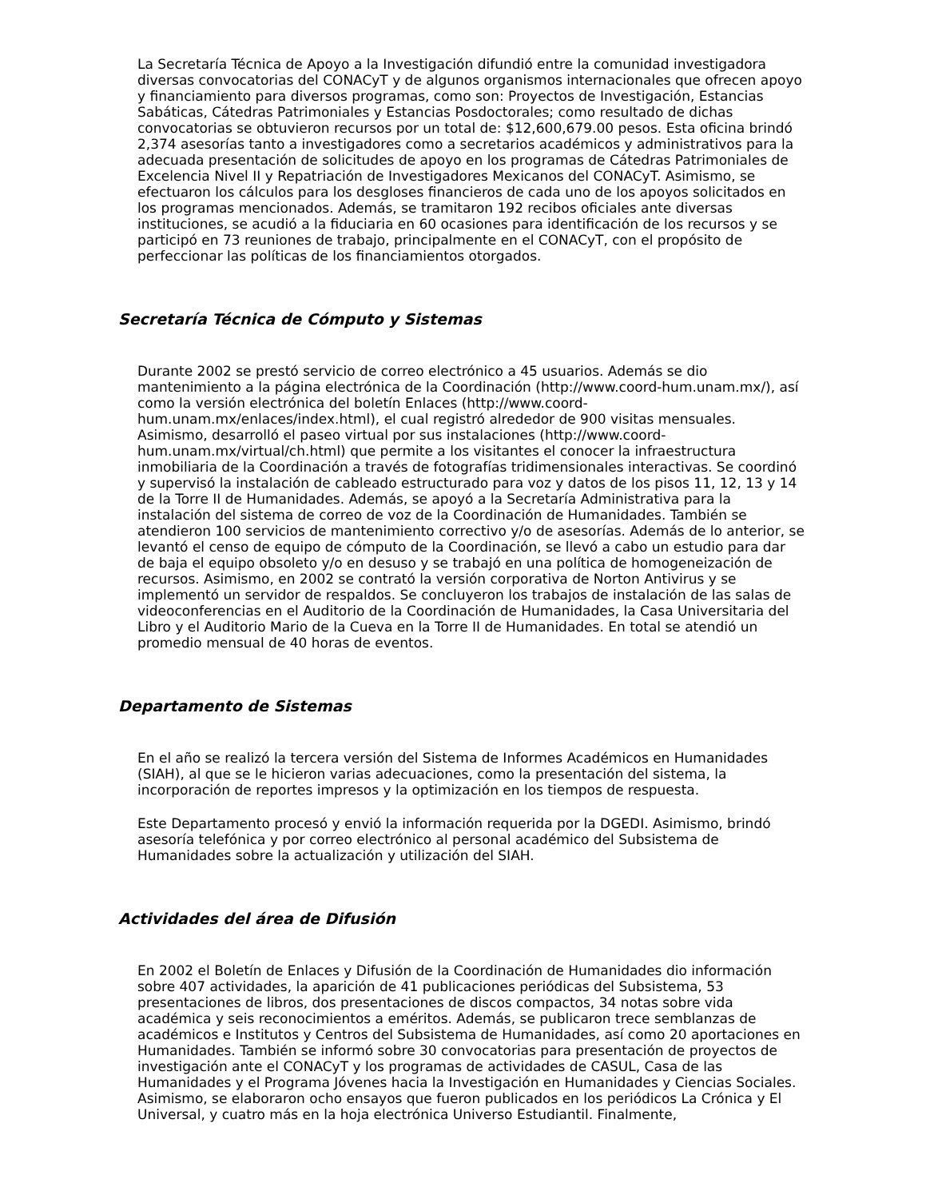La Secretaría Técnica de Apoyo a la Investigación difundió entre la comunidad investigadora diversas convocatorias del CONACyT y de algunos organismos internacionales que ofrecen apoyo y financiamiento para diversos programas, como son: Proyectos de Investigación, Estancias Sabáticas, Cátedras Patrimoniales y Estancias Posdoctorales; como resultado de dichas convocatorias se obtuvieron recursos por un total de: $12,600,679.00 pesos. Esta oficina brindó 2,374 asesorías tanto a investigadores como a secretarios académicos y administrativos para la adecuada presentación de solicitudes de apoyo en los programas de Cátedras Patrimoniales de Excelencia Nivel II y Repatriación de Investigadores Mexicanos del CONACyT. Asimismo, se efectuaron los cálculos para los desgloses financieros de cada uno de los apoyos solicitados en los programas mencionados. Además, se tramitaron 192 recibos oficiales ante diversas instituciones, se acudió a la fiduciaria en 60 ocasiones para identificación de los recursos y se participó en 73 reuniones de trabajo, principalmente en el CONACyT, con el propósito de perfeccionar las políticas de los financiamientos otorgados.
Secretaría Técnica de Cómputo y Sistemas
Durante 2002 se prestó servicio de correo electrónico a 45 usuarios. Además se dio mantenimiento a la página electrónica de la Coordinación (http://www.coord-hum.unam.mx/), así como la versión electrónica del boletín Enlaces (http://www.coord-hum.unam.mx/enlaces/index.html), el cual registró alrededor de 900 visitas mensuales. Asimismo, desarrolló el paseo virtual por sus instalaciones (http://www.coord-hum.unam.mx/virtual/ch.html) que permite a los visitantes el conocer la infraestructura inmobiliaria de la Coordinación a través de fotografías tridimensionales interactivas. Se coordinó y supervisó la instalación de cableado estructurado para voz y datos de los pisos 11, 12, 13 y 14 de la Torre II de Humanidades. Además, se apoyó a la Secretaría Administrativa para la instalación del sistema de correo de voz de la Coordinación de Humanidades. También se atendieron 100 servicios de mantenimiento correctivo y/o de asesorías. Además de lo anterior, se levantó el censo de equipo de cómputo de la Coordinación, se llevó a cabo un estudio para dar de baja el equipo obsoleto y/o en desuso y se trabajó en una política de homogeneización de recursos. Asimismo, en 2002 se contrató la versión corporativa de Norton Antivirus y se implementó un servidor de respaldos. Se concluyeron los trabajos de instalación de las salas de videoconferencias en el Auditorio de la Coordinación de Humanidades, la Casa Universitaria del Libro y el Auditorio Mario de la Cueva en la Torre II de Humanidades. En total se atendió un promedio mensual de 40 horas de eventos.
Departamento de Sistemas
En el año se realizó la tercera versión del Sistema de Informes Académicos en Humanidades (SIAH), al que se le hicieron varias adecuaciones, como la presentación del sistema, la incorporación de reportes impresos y la optimización en los tiempos de respuesta.
Este Departamento procesó y envió la información requerida por la DGEDI. Asimismo, brindó asesoría telefónica y por correo electrónico al personal académico del Subsistema de Humanidades sobre la actualización y utilización del SIAH.
Actividades del área de Difusión
En 2002 el Boletín de Enlaces y Difusión de la Coordinación de Humanidades dio información sobre 407 actividades, la aparición de 41 publicaciones periódicas del Subsistema, 53 presentaciones de libros, dos presentaciones de discos compactos, 34 notas sobre vida académica y seis reconocimientos a eméritos. Además, se publicaron trece semblanzas de académicos e Institutos y Centros del Subsistema de Humanidades, así como 20 aportaciones en Humanidades. También se informó sobre 30 convocatorias para presentación de proyectos de investigación ante el CONACyT y los programas de actividades de CASUL, Casa de las Humanidades y el Programa Jóvenes hacia la Investigación en Humanidades y Ciencias Sociales. Asimismo, se elaboraron ocho ensayos que fueron publicados en los periódicos La Crónica y El Universal, y cuatro más en la hoja electrónica Universo Estudiantil. Finalmente,